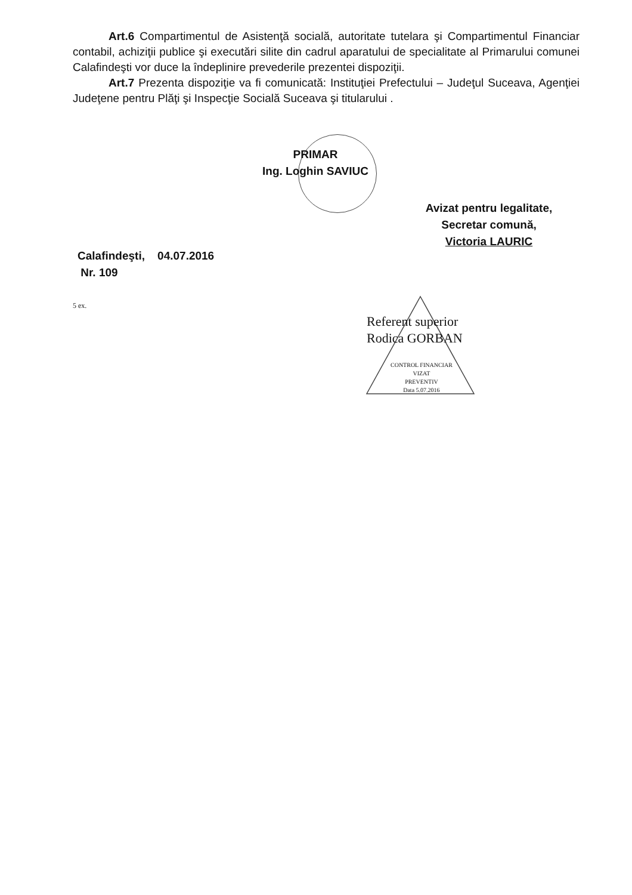Art.6 Compartimentul de Asistenţă socială, autoritate tutelara şi Compartimentul Financiar contabil, achiziţii publice şi executări silite din cadrul aparatului de specialitate al Primarului comunei Calafindeşti vor duce la îndeplinire prevederile prezentei dispoziţii.
Art.7 Prezenta dispoziţie va fi comunicată: Instituţiei Prefectului – Judeţul Suceava, Agenţiei Judeţene pentru Plăţi şi Inspecţie Socială Suceava şi titularului .
PRIMAR
Ing. Loghin SAVIUC
Avizat pentru legalitate,
Secretar comună,
Victoria LAURIC
Calafindeşti, 04.07.2016
Nr. 109
5 ex.
Referent superior
Rodica GORBAN
CONTROL FINANCIAR
VIZAT
PREVENTIV
Data 5.07.2016